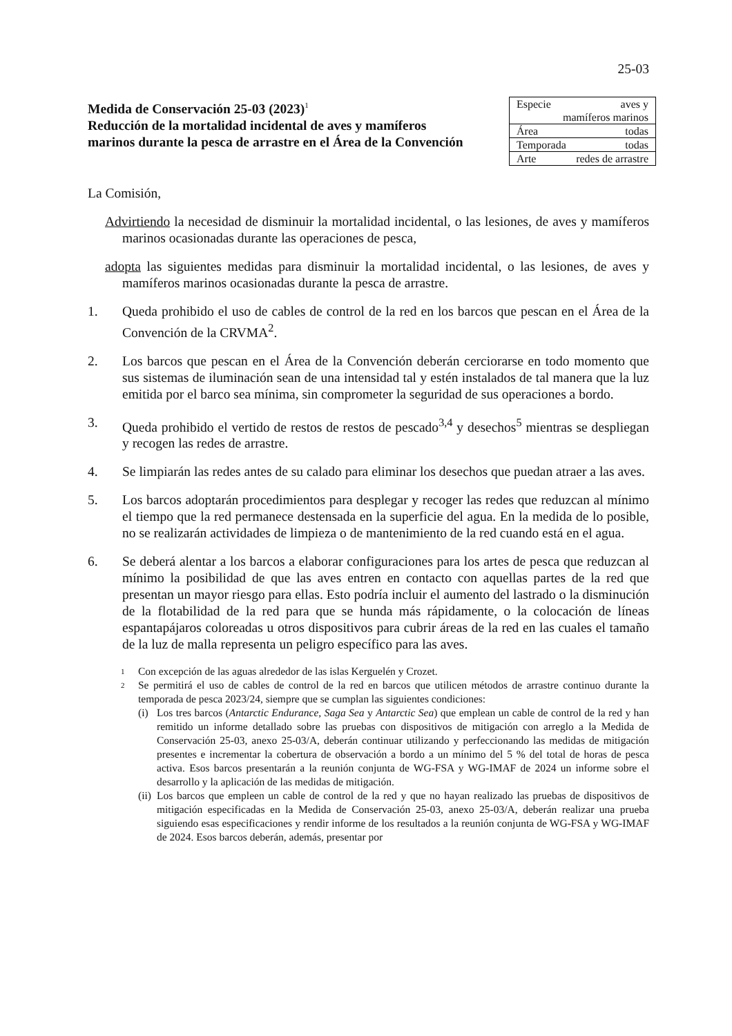25-03
Medida de Conservación 25-03 (2023)<sup>1</sup>
Reducción de la mortalidad incidental de aves y mamíferos marinos durante la pesca de arrastre en el Área de la Convención
| Especie aves y mamíferos marinos |
| Área todas |
| Temporada todas |
| Arte redes de arrastre |
La Comisión,
Advirtiendo la necesidad de disminuir la mortalidad incidental, o las lesiones, de aves y mamíferos marinos ocasionadas durante las operaciones de pesca,
adopta las siguientes medidas para disminuir la mortalidad incidental, o las lesiones, de aves y mamíferos marinos ocasionadas durante la pesca de arrastre.
1. Queda prohibido el uso de cables de control de la red en los barcos que pescan en el Área de la Convención de la CRVMA<sup>2</sup>.
2. Los barcos que pescan en el Área de la Convención deberán cerciorarse en todo momento que sus sistemas de iluminación sean de una intensidad tal y estén instalados de tal manera que la luz emitida por el barco sea mínima, sin comprometer la seguridad de sus operaciones a bordo.
3. Queda prohibido el vertido de restos de restos de pescado<sup>3,4</sup> y desechos<sup>5</sup> mientras se despliegan y recogen las redes de arrastre.
4. Se limpiarán las redes antes de su calado para eliminar los desechos que puedan atraer a las aves.
5. Los barcos adoptarán procedimientos para desplegar y recoger las redes que reduzcan al mínimo el tiempo que la red permanece destensada en la superficie del agua. En la medida de lo posible, no se realizarán actividades de limpieza o de mantenimiento de la red cuando está en el agua.
6. Se deberá alentar a los barcos a elaborar configuraciones para los artes de pesca que reduzcan al mínimo la posibilidad de que las aves entren en contacto con aquellas partes de la red que presentan un mayor riesgo para ellas. Esto podría incluir el aumento del lastrado o la disminución de la flotabilidad de la red para que se hunda más rápidamente, o la colocación de líneas espantapájaros coloreadas u otros dispositivos para cubrir áreas de la red en las cuales el tamaño de la luz de malla representa un peligro específico para las aves.
1
Con excepción de las aguas alrededor de las islas Kerguelén y Crozet.
2
Se permitirá el uso de cables de control de la red en barcos que utilicen métodos de arrastre continuo durante la temporada de pesca 2023/24, siempre que se cumplan las siguientes condiciones:
(i)
Los tres barcos (Antarctic Endurance, Saga Sea y Antarctic Sea) que emplean un cable de control de la red y han remitido un informe detallado sobre las pruebas con dispositivos de mitigación con arreglo a la Medida de Conservación 25-03, anexo 25-03/A, deberán continuar utilizando y perfeccionando las medidas de mitigación presentes e incrementar la cobertura de observación a bordo a un mínimo del 5 % del total de horas de pesca activa. Esos barcos presentarán a la reunión conjunta de WG-FSA y WG-IMAF de 2024 un informe sobre el desarrollo y la aplicación de las medidas de mitigación.
(ii)
Los barcos que empleen un cable de control de la red y que no hayan realizado las pruebas de dispositivos de mitigación especificadas en la Medida de Conservación 25-03, anexo 25-03/A, deberán realizar una prueba siguiendo esas especificaciones y rendir informe de los resultados a la reunión conjunta de WG-FSA y WG-IMAF de 2024. Esos barcos deberán, además, presentar por